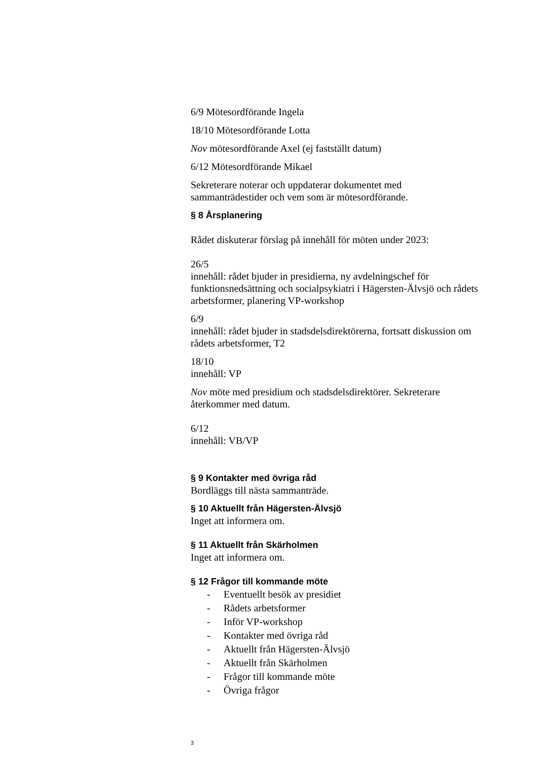6/9 Mötesordförande Ingela
18/10 Mötesordförande Lotta
Nov mötesordförande Axel (ej fastställt datum)
6/12 Mötesordförande Mikael
Sekreterare noterar och uppdaterar dokumentet med sammanträdestider och vem som är mötesordförande.
§ 8 Årsplanering
Rådet diskuterar förslag på innehåll för möten under 2023:
26/5
innehåll: rådet bjuder in presidierna, ny avdelningschef för funktionsnedsättning och socialpsykiatri i Hägersten-Älvsjö och rådets arbetsformer, planering VP-workshop
6/9
innehåll: rådet bjuder in stadsdelsdirektörerna, fortsatt diskussion om rådets arbetsformer, T2
18/10
innehåll: VP
Nov möte med presidium och stadsdelsdirektörer. Sekreterare återkommer med datum.
6/12
innehåll: VB/VP
§ 9 Kontakter med övriga råd
Bordläggs till nästa sammanträde.
§ 10 Aktuellt från Hägersten-Älvsjö
Inget att informera om.
§ 11 Aktuellt från Skärholmen
Inget att informera om.
§ 12 Frågor till kommande möte
- Eventuellt besök av presidiet
- Rådets arbetsformer
- Inför VP-workshop
- Kontakter med övriga råd
- Aktuellt från Hägersten-Älvsjö
- Aktuellt från Skärholmen
- Frågor till kommande möte
- Övriga frågor
3